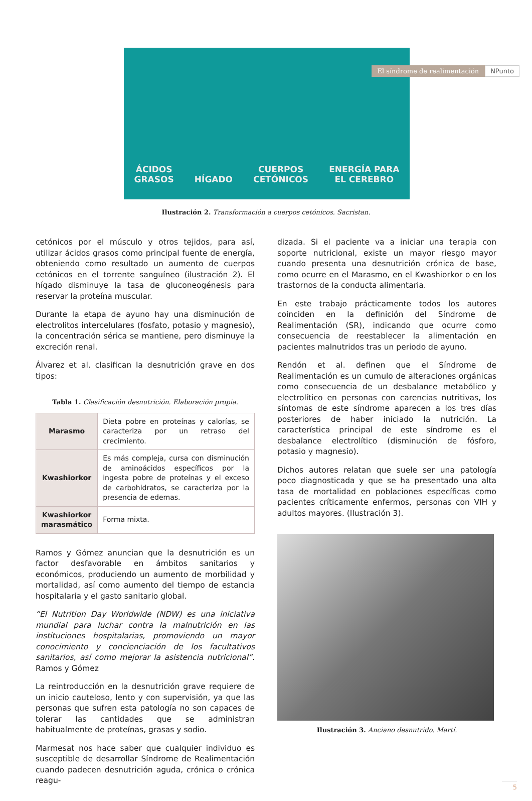El síndrome de realimentación NPunto
ÁCIDOS
GRASOS HÍGADO CUERPOS
CETÓNICOS ENERGÍA PARA
EL CEREBRO
Ilustración 2. Transformación a cuerpos cetónicos. Sacristan.
cetónicos por el músculo y otros tejidos, para así, utilizar ácidos grasos como principal fuente de energía, obteniendo como resultado un aumento de cuerpos cetónicos en el torrente sanguíneo (ilustración 2). El hígado disminuye la tasa de gluconeogénesis para reservar la proteína muscular.
Durante la etapa de ayuno hay una disminución de electrolitos intercelulares (fosfato, potasio y magnesio), la concentración sérica se mantiene, pero disminuye la excreción renal.
Álvarez et al. clasifican la desnutrición grave en dos tipos:
Tabla 1. Clasificación desnutrición. Elaboración propia.
| Marasmo | Dieta pobre en proteínas y calorías, se caracteriza por un retraso del crecimiento. |
| Kwashiorkor | Es más compleja, cursa con disminución de aminoácidos específicos por la ingesta pobre de proteínas y el exceso de carbohidratos, se caracteriza por la presencia de edemas. |
| Kwashiorkor marasmático | Forma mixta. |
Ramos y Gómez anuncian que la desnutrición es un factor desfavorable en ámbitos sanitarios y económicos, produciendo un aumento de morbilidad y mortalidad, así como aumento del tiempo de estancia hospitalaria y el gasto sanitario global.
“El Nutrition Day Worldwide (NDW) es una iniciativa mundial para luchar contra la malnutrición en las instituciones hospitalarias, promoviendo un mayor conocimiento y concienciación de los facultativos sanitarios, así como mejorar la asistencia nutricional”. Ramos y Gómez
La reintroducción en la desnutrición grave requiere de un inicio cauteloso, lento y con supervisión, ya que las personas que sufren esta patología no son capaces de tolerar las cantidades que se administran habitualmente de proteínas, grasas y sodio.
Marmesat nos hace saber que cualquier individuo es susceptible de desarrollar Síndrome de Realimentación cuando padecen desnutrición aguda, crónica o crónica reagu-
dizada. Si el paciente va a iniciar una terapia con soporte nutricional, existe un mayor riesgo mayor cuando presenta una desnutrición crónica de base, como ocurre en el Marasmo, en el Kwashiorkor o en los trastornos de la conducta alimentaria.
En este trabajo prácticamente todos los autores coinciden en la definición del Síndrome de Realimentación (SR), indicando que ocurre como consecuencia de reestablecer la alimentación en pacientes malnutridos tras un periodo de ayuno.
Rendón et al. definen que el Síndrome de Realimentación es un cumulo de alteraciones orgánicas como consecuencia de un desbalance metabólico y electrolítico en personas con carencias nutritivas, los síntomas de este síndrome aparecen a los tres días posteriores de haber iniciado la nutrición. La característica principal de este síndrome es el desbalance electrolítico (disminución de fósforo, potasio y magnesio).
Dichos autores relatan que suele ser una patología poco diagnosticada y que se ha presentado una alta tasa de mortalidad en poblaciones específicas como pacientes críticamente enfermos, personas con VIH y adultos mayores. (Ilustración 3).
Ilustración 3. Anciano desnutrido. Martí.
5